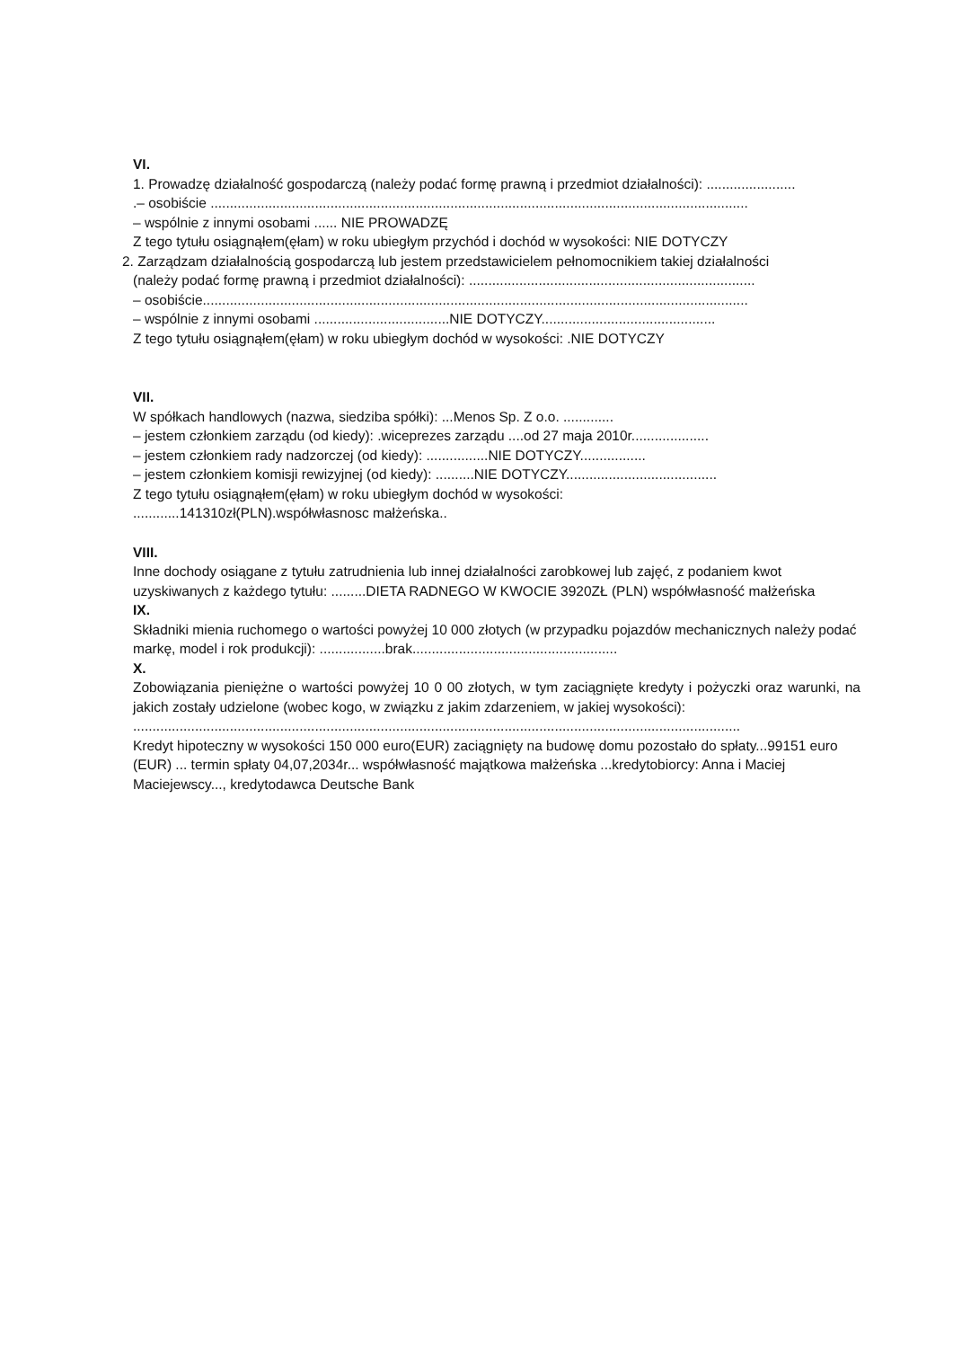VI.
1. Prowadzę działalność gospodarczą (należy podać formę prawną i przedmiot działalności): .......................
.– osobiście ...........................................................................................................................................
– wspólnie z innymi osobami ...... NIE PROWADZĘ
Z tego tytułu osiągnąłem(ęłam) w roku ubiegłym przychód i dochód w wysokości: NIE DOTYCZY
2. Zarządzam działalnością gospodarczą lub jestem przedstawicielem pełnomocnikiem takiej działalności
(należy podać formę prawną i przedmiot działalności): ..........................................................................
– osobiście.............................................................................................................................................
– wspólnie z innymi osobami ...................................NIE DOTYCZY.............................................
Z tego tytułu osiągnąłem(ęłam) w roku ubiegłym dochód w wysokości: .NIE DOTYCZY
VII.
W spółkach handlowych (nazwa, siedziba spółki): ...Menos Sp. Z o.o. .............
– jestem członkiem zarządu (od kiedy): .wiceprezes zarządu ....od 27 maja 2010r....................
– jestem członkiem rady nadzorczej (od kiedy): ................NIE DOTYCZY.................
– jestem członkiem komisji rewizyjnej (od kiedy): ..........NIE DOTYCZY.......................................
Z tego tytułu osiągnąłem(ęłam) w roku ubiegłym dochód w wysokości:
............141310zł(PLN).współwłasnosc małżeńska..
VIII.
Inne dochody osiągane z tytułu zatrudnienia lub innej działalności zarobkowej lub zajęć, z podaniem kwot uzyskiwanych z każdego tytułu: .........DIETA RADNEGO W KWOCIE 3920ZŁ (PLN) współwłasność małżeńska
IX.
Składniki mienia ruchomego o wartości powyżej 10 000 złotych (w przypadku pojazdów mechanicznych należy podać markę, model i rok produkcji): .................brak.....................................................
X.
Zobowiązania pieniężne o wartości powyżej 10 0 00 złotych, w tym zaciągnięte kredyty i pożyczki oraz warunki, na jakich zostały udzielone (wobec kogo, w związku z jakim zdarzeniem, w jakiej wysokości):
.............................................................................................................................................................
Kredyt hipoteczny w wysokości 150 000 euro(EUR) zaciągnięty na budowę domu pozostało do spłaty...99151 euro (EUR) ... termin spłaty 04,07,2034r... współwłasność majątkowa małżeńska ...kredytobiorcy: Anna i Maciej Maciejewscy..., kredytodawca Deutsche Bank